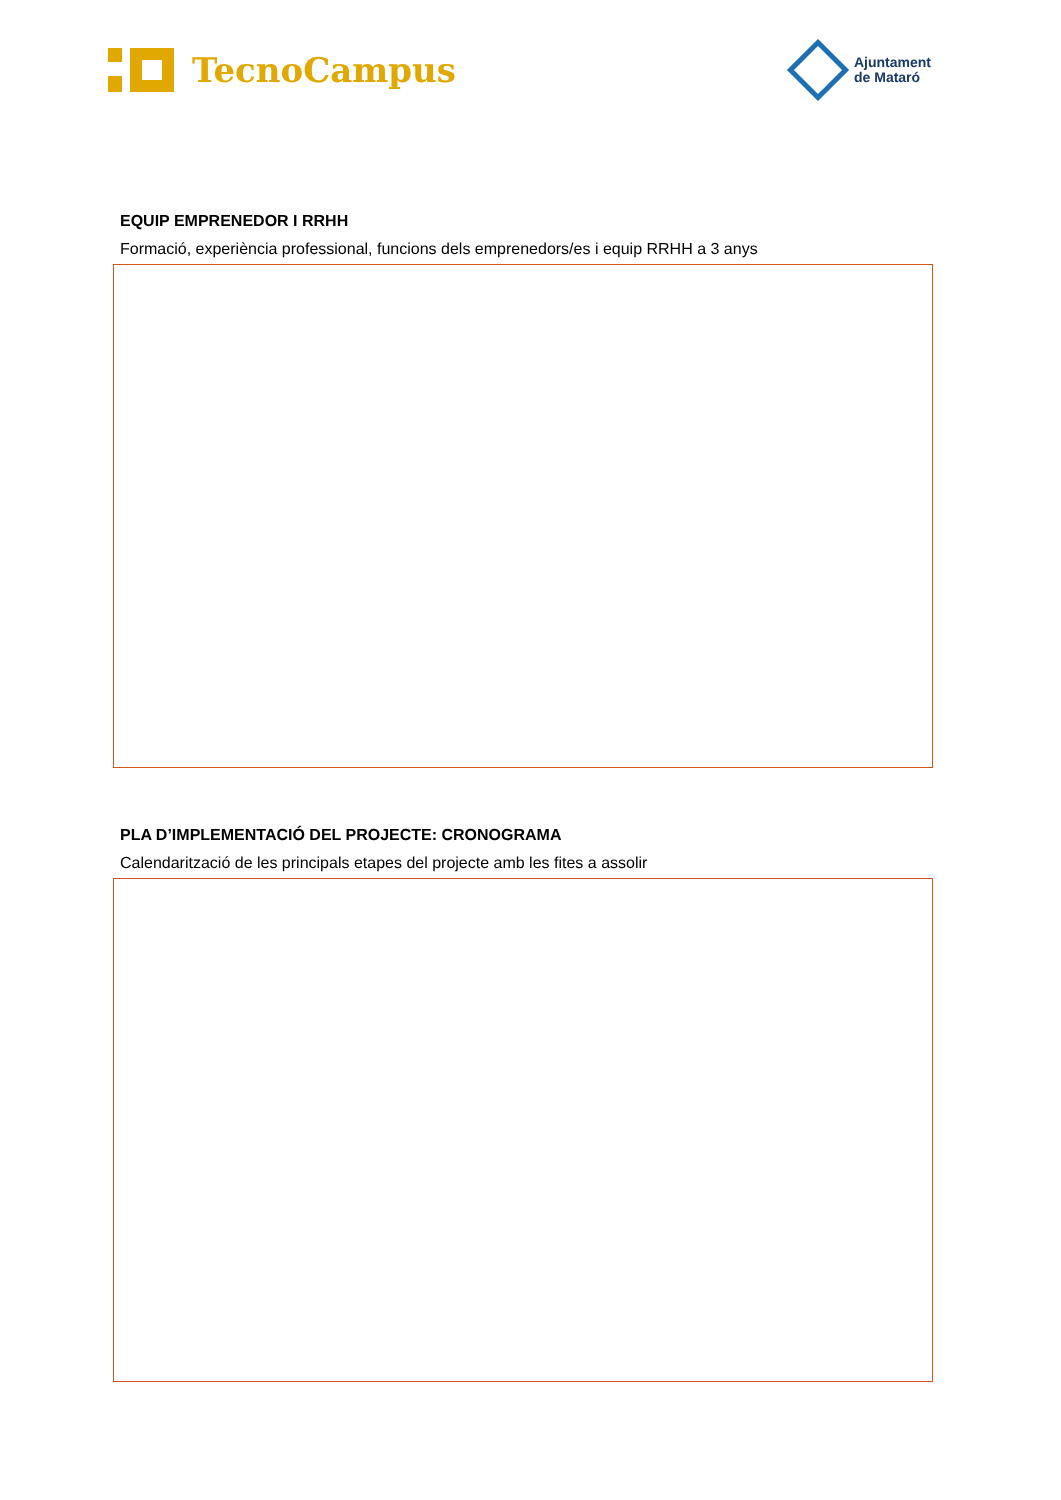TecnoCampus
Ajuntament
de Mataró
EQUIP EMPRENEDOR I RRHH
Formació, experiència professional, funcions dels emprenedors/es i equip RRHH a 3 anys
PLA D’IMPLEMENTACIÓ DEL PROJECTE: CRONOGRAMA
Calendarització de les principals etapes del projecte amb les fites a assolir